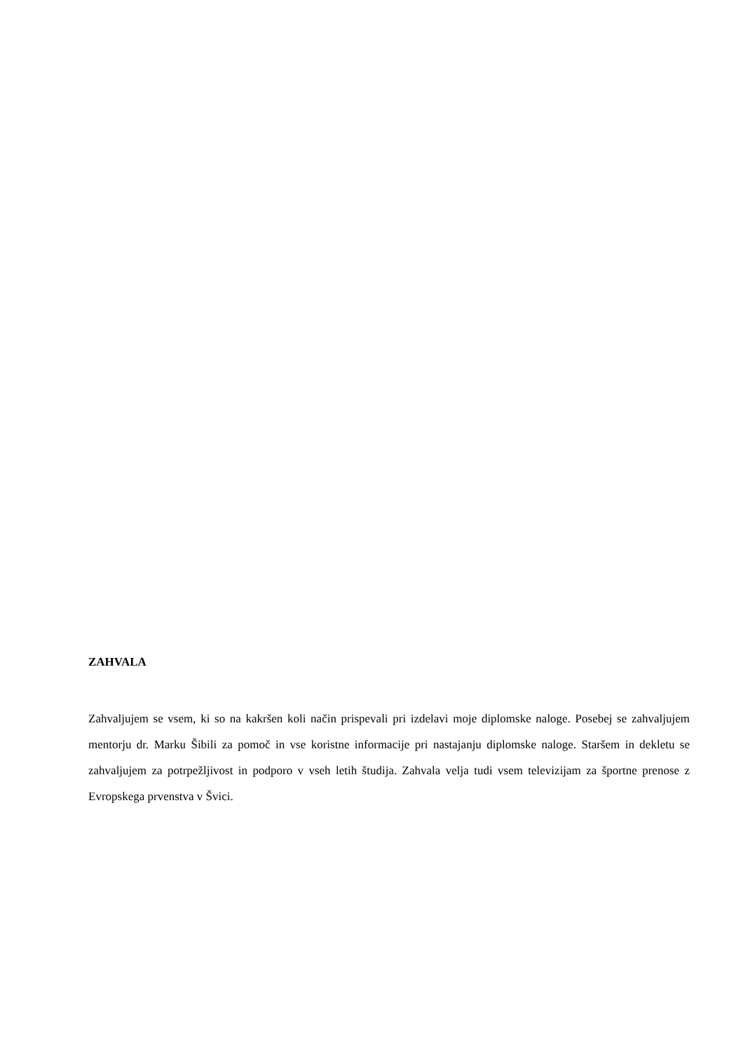ZAHVALA
Zahvaljujem se vsem, ki so na kakršen koli način prispevali pri izdelavi moje diplomske naloge. Posebej se zahvaljujem mentorju dr. Marku Šibili za pomoč in vse koristne informacije pri nastajanju diplomske naloge. Staršem in dekletu se zahvaljujem za potrpežljivost in podporo v vseh letih študija. Zahvala velja tudi vsem televizijam za športne prenose z Evropskega prvenstva v Švici.